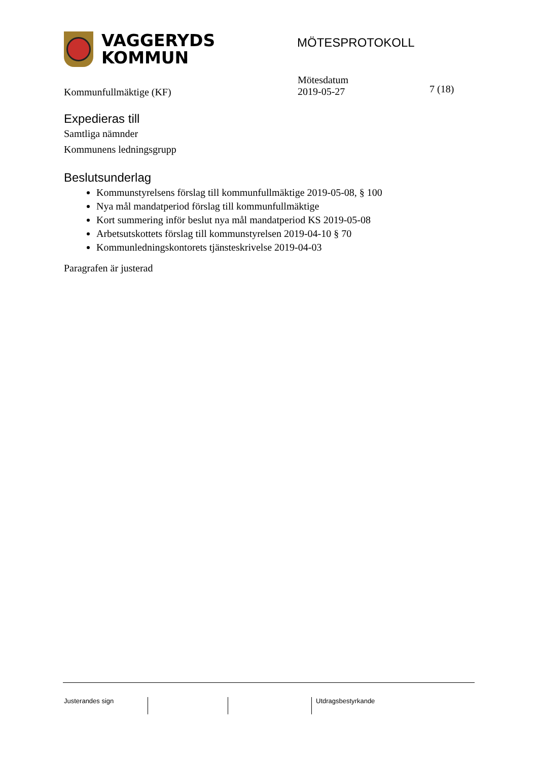VAGGERYDS
KOMMUN
MÖTESPROTOKOLL
Kommunfullmäktige (KF)
Mötesdatum
2019-05-27
7 (18)
Expedieras till
Samtliga nämnder
Kommunens ledningsgrupp
Beslutsunderlag
Kommunstyrelsens förslag till kommunfullmäktige 2019-05-08, § 100
Nya mål mandatperiod förslag till kommunfullmäktige
Kort summering inför beslut nya mål mandatperiod KS 2019-05-08
Arbetsutskottets förslag till kommunstyrelsen 2019-04-10 § 70
Kommunledningskontorets tjänsteskrivelse 2019-04-03
Paragrafen är justerad
Justerandes sign Utdragsbestyrkande